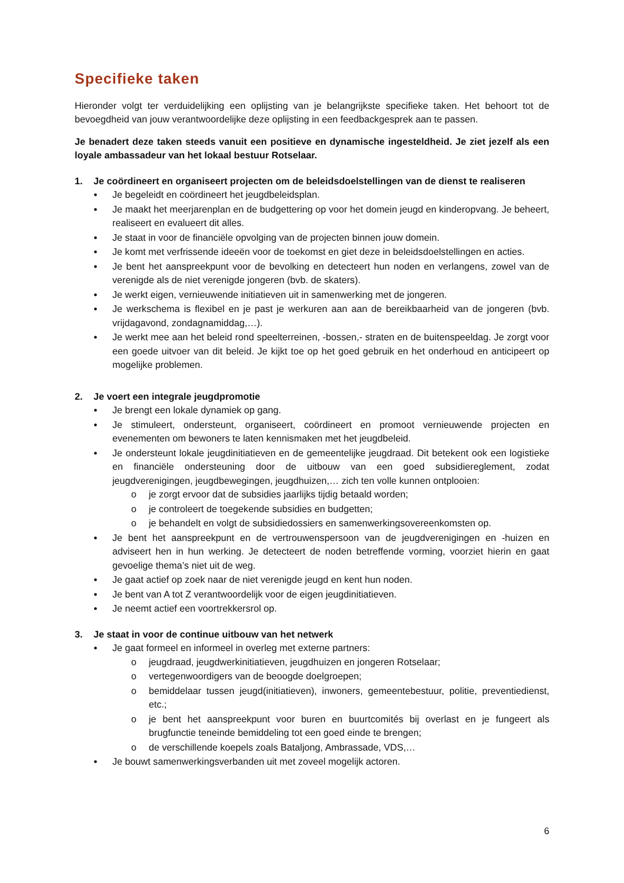Specifieke taken
Hieronder volgt ter verduidelijking een oplijsting van je belangrijkste specifieke taken. Het behoort tot de bevoegdheid van jouw verantwoordelijke deze oplijsting in een feedbackgesprek aan te passen.
Je benadert deze taken steeds vanuit een positieve en dynamische ingesteldheid. Je ziet jezelf als een loyale ambassadeur van het lokaal bestuur Rotselaar.
1. Je coördineert en organiseert projecten om de beleidsdoelstellingen van de dienst te realiseren
Je begeleidt en coördineert het jeugdbeleidsplan.
Je maakt het meerjarenplan en de budgettering op voor het domein jeugd en kinderopvang. Je beheert, realiseert en evalueert dit alles.
Je staat in voor de financiële opvolging van de projecten binnen jouw domein.
Je komt met verfrissende ideeën voor de toekomst en giet deze in beleidsdoelstellingen en acties.
Je bent het aanspreekpunt voor de bevolking en detecteert hun noden en verlangens, zowel van de verenigde als de niet verenigde jongeren (bvb. de skaters).
Je werkt eigen, vernieuwende initiatieven uit in samenwerking met de jongeren.
Je werkschema is flexibel en je past je werkuren aan aan de bereikbaarheid van de jongeren (bvb. vrijdagavond, zondagnamiddag,…).
Je werkt mee aan het beleid rond speelterreinen, -bossen,- straten en de buitenspeeldag. Je zorgt voor een goede uitvoer van dit beleid. Je kijkt toe op het goed gebruik en het onderhoud en anticipeert op mogelijke problemen.
2. Je voert een integrale jeugdpromotie
Je brengt een lokale dynamiek op gang.
Je stimuleert, ondersteunt, organiseert, coördineert en promoot vernieuwende projecten en evenementen om bewoners te laten kennismaken met het jeugdbeleid.
Je ondersteunt lokale jeugdinitiatieven en de gemeentelijke jeugdraad. Dit betekent ook een logistieke en financiële ondersteuning door de uitbouw van een goed subsidiereglement, zodat jeugdverenigingen, jeugdbewegingen, jeugdhuizen,… zich ten volle kunnen ontplooien:
je zorgt ervoor dat de subsidies jaarlijks tijdig betaald worden;
je controleert de toegekende subsidies en budgetten;
je behandelt en volgt de subsidiedossiers en samenwerkingsovereenkomsten op.
Je bent het aanspreekpunt en de vertrouwenspersoon van de jeugdverenigingen en -huizen en adviseert hen in hun werking. Je detecteert de noden betreffende vorming, voorziet hierin en gaat gevoelige thema’s niet uit de weg.
Je gaat actief op zoek naar de niet verenigde jeugd en kent hun noden.
Je bent van A tot Z verantwoordelijk voor de eigen jeugdinitiatieven.
Je neemt actief een voortrekkersrol op.
3. Je staat in voor de continue uitbouw van het netwerk
Je gaat formeel en informeel in overleg met externe partners:
jeugdraad, jeugdwerkinitiatieven, jeugdhuizen en jongeren Rotselaar;
vertegenwoordigers van de beoogde doelgroepen;
bemiddelaar tussen jeugd(initiatieven), inwoners, gemeentebestuur, politie, preventiedienst, etc.;
je bent het aanspreekpunt voor buren en buurtcomités bij overlast en je fungeert als brugfunctie teneinde bemiddeling tot een goed einde te brengen;
de verschillende koepels zoals Bataljong, Ambrassade, VDS,…
Je bouwt samenwerkingsverbanden uit met zoveel mogelijk actoren.
6